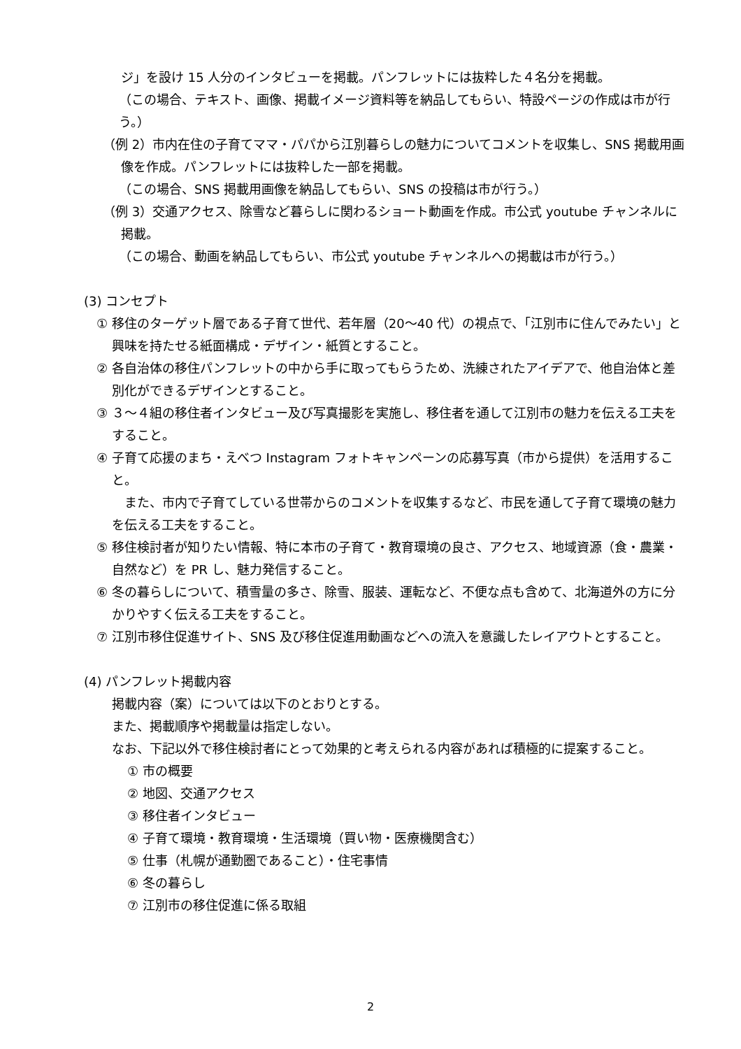ジ」を設け 15 人分のインタビューを掲載。パンフレットには抜粋した４名分を掲載。
（この場合、テキスト、画像、掲載イメージ資料等を納品してもらい、特設ページの作成は市が行う。）
（例 2）市内在住の子育てママ・パパから江別暮らしの魅力についてコメントを収集し、SNS 掲載用画像を作成。パンフレットには抜粋した一部を掲載。
（この場合、SNS 掲載用画像を納品してもらい、SNS の投稿は市が行う。）
（例 3）交通アクセス、除雪など暮らしに関わるショート動画を作成。市公式 youtube チャンネルに掲載。
（この場合、動画を納品してもらい、市公式 youtube チャンネルへの掲載は市が行う。）
(3) コンセプト
① 移住のターゲット層である子育て世代、若年層（20〜40 代）の視点で、「江別市に住んでみたい」と興味を持たせる紙面構成・デザイン・紙質とすること。
② 各自治体の移住パンフレットの中から手に取ってもらうため、洗練されたアイデアで、他自治体と差別化ができるデザインとすること。
③ ３〜４組の移住者インタビュー及び写真撮影を実施し、移住者を通して江別市の魅力を伝える工夫をすること。
④ 子育て応援のまち・えべつ Instagram フォトキャンペーンの応募写真（市から提供）を活用すること。
また、市内で子育てしている世帯からのコメントを収集するなど、市民を通して子育て環境の魅力を伝える工夫をすること。
⑤ 移住検討者が知りたい情報、特に本市の子育て・教育環境の良さ、アクセス、地域資源（食・農業・自然など）を PR し、魅力発信すること。
⑥ 冬の暮らしについて、積雪量の多さ、除雪、服装、運転など、不便な点も含めて、北海道外の方に分かりやすく伝える工夫をすること。
⑦ 江別市移住促進サイト、SNS 及び移住促進用動画などへの流入を意識したレイアウトとすること。
(4) パンフレット掲載内容
掲載内容（案）については以下のとおりとする。
また、掲載順序や掲載量は指定しない。
なお、下記以外で移住検討者にとって効果的と考えられる内容があれば積極的に提案すること。
① 市の概要
② 地図、交通アクセス
③ 移住者インタビュー
④ 子育て環境・教育環境・生活環境（買い物・医療機関含む）
⑤ 仕事（札幌が通勤圏であること）・住宅事情
⑥ 冬の暮らし
⑦ 江別市の移住促進に係る取組
2